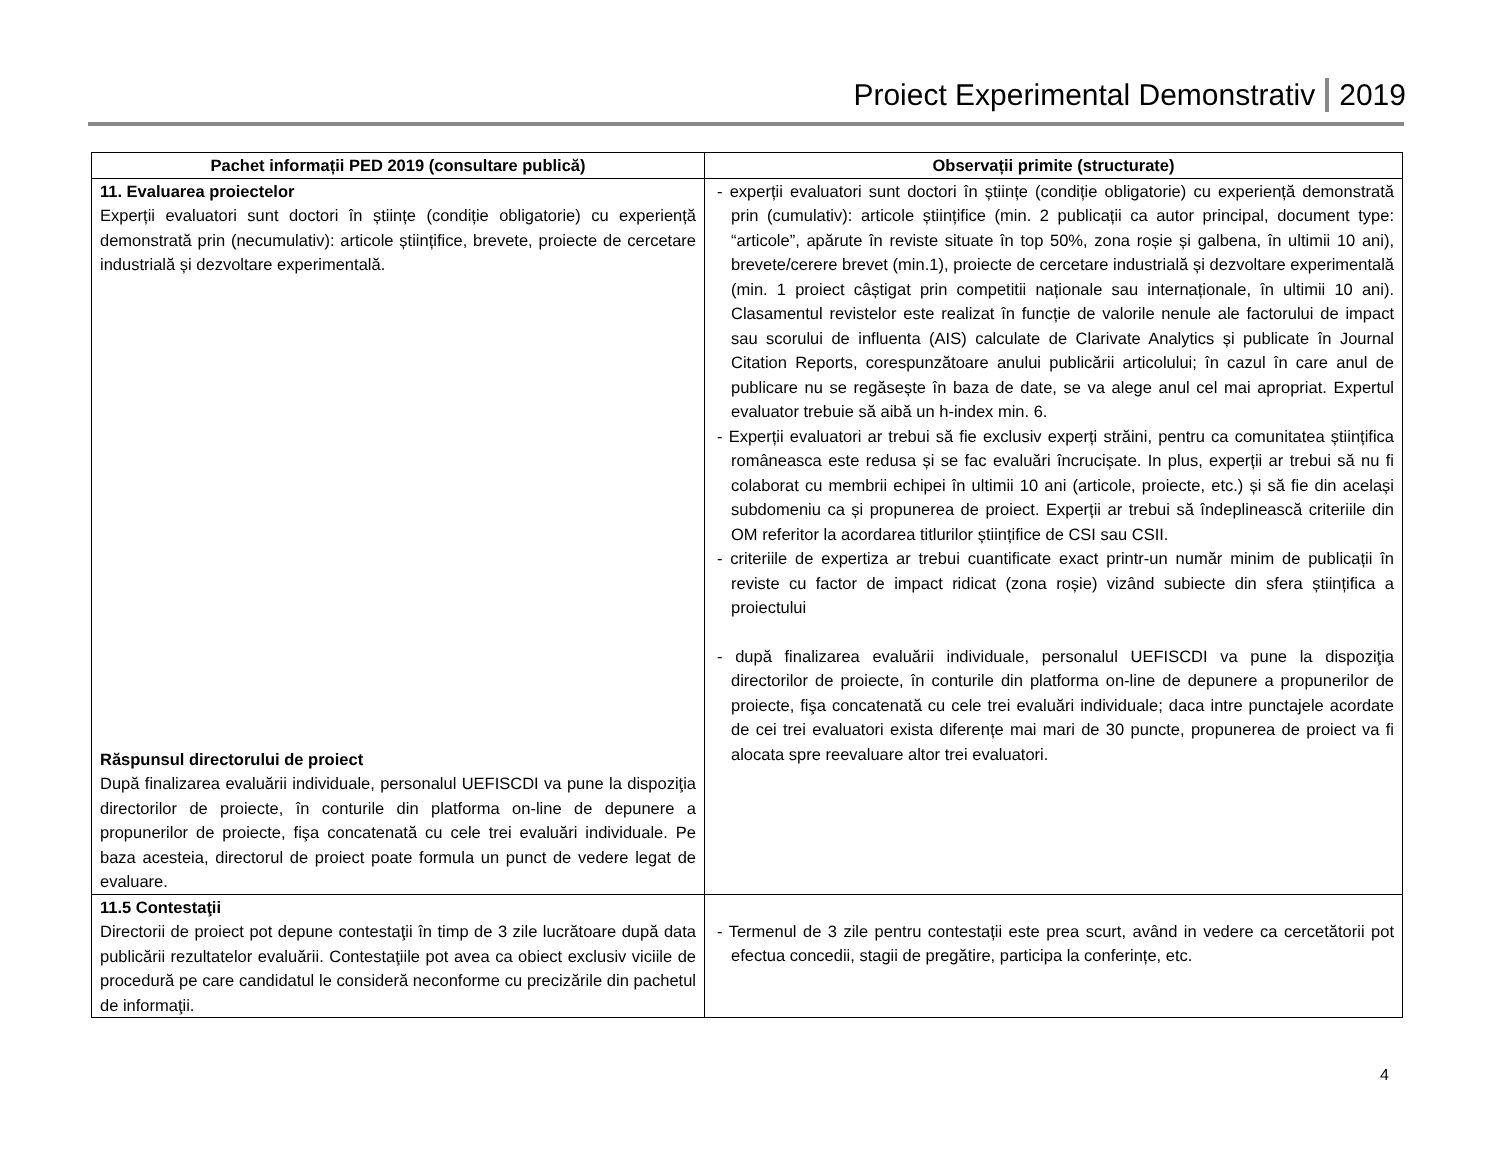Proiect Experimental Demonstrativ 2019
| Pachet informații PED 2019 (consultare publică) | Observații primite (structurate) |
| --- | --- |
| 11. Evaluarea proiectelor Experții evaluatori sunt doctori în științe (condiție obligatorie) cu experiență demonstrată prin (necumulativ): articole științifice, brevete, proiecte de cercetare industrială și dezvoltare experimentală. Răspunsul directorului de proiect După finalizarea evaluării individuale, personalul UEFISCDI va pune la dispoziţia directorilor de proiecte, în conturile din platforma on-line de depunere a propunerilor de proiecte, fişa concatenată cu cele trei evaluări individuale. Pe baza acesteia, directorul de proiect poate formula un punct de vedere legat de evaluare. | - experții evaluatori sunt doctori în științe (condiție obligatorie) cu experiență demonstrată prin (cumulativ): articole științifice (min. 2 publicații ca autor principal, document type: “articole”, apărute în reviste situate în top 50%, zona roșie și galbena, în ultimii 10 ani), brevete/cerere brevet (min.1), proiecte de cercetare industrială și dezvoltare experimentală (min. 1 proiect câștigat prin competitii naționale sau internaționale, în ultimii 10 ani). Clasamentul revistelor este realizat în funcție de valorile nenule ale factorului de impact sau scorului de influenta (AIS) calculate de Clarivate Analytics și publicate în Journal Citation Reports, corespunzătoare anului publicării articolului; în cazul în care anul de publicare nu se regăsește în baza de date, se va alege anul cel mai apropriat. Expertul evaluator trebuie să aibă un h-index min. 6. - Experții evaluatori ar trebui să fie exclusiv experți străini, pentru ca comunitatea științifica româneasca este redusa și se fac evaluări încrucișate. In plus, experții ar trebui să nu fi colaborat cu membrii echipei în ultimii 10 ani (articole, proiecte, etc.) și să fie din același subdomeniu ca și propunerea de proiect. Experții ar trebui să îndeplinească criteriile din OM referitor la acordarea titlurilor științifice de CSI sau CSII. - criteriile de expertiza ar trebui cuantificate exact printr-un număr minim de publicații în reviste cu factor de impact ridicat (zona roșie) vizând subiecte din sfera științifica a proiectului - după finalizarea evaluării individuale, personalul UEFISCDI va pune la dispoziţia directorilor de proiecte, în conturile din platforma on-line de depunere a propunerilor de proiecte, fişa concatenată cu cele trei evaluări individuale; daca intre punctajele acordate de cei trei evaluatori exista diferențe mai mari de 30 puncte, propunerea de proiect va fi alocata spre reevaluare altor trei evaluatori. |
| 11.5 Contestaţii Directorii de proiect pot depune contestaţii în timp de 3 zile lucrătoare după data publicării rezultatelor evaluării. Contestaţiile pot avea ca obiect exclusiv viciile de procedură pe care candidatul le consideră neconforme cu precizările din pachetul de informaţii. | - Termenul de 3 zile pentru contestații este prea scurt, având in vedere ca cercetătorii pot efectua concedii, stagii de pregătire, participa la conferințe, etc. |
4